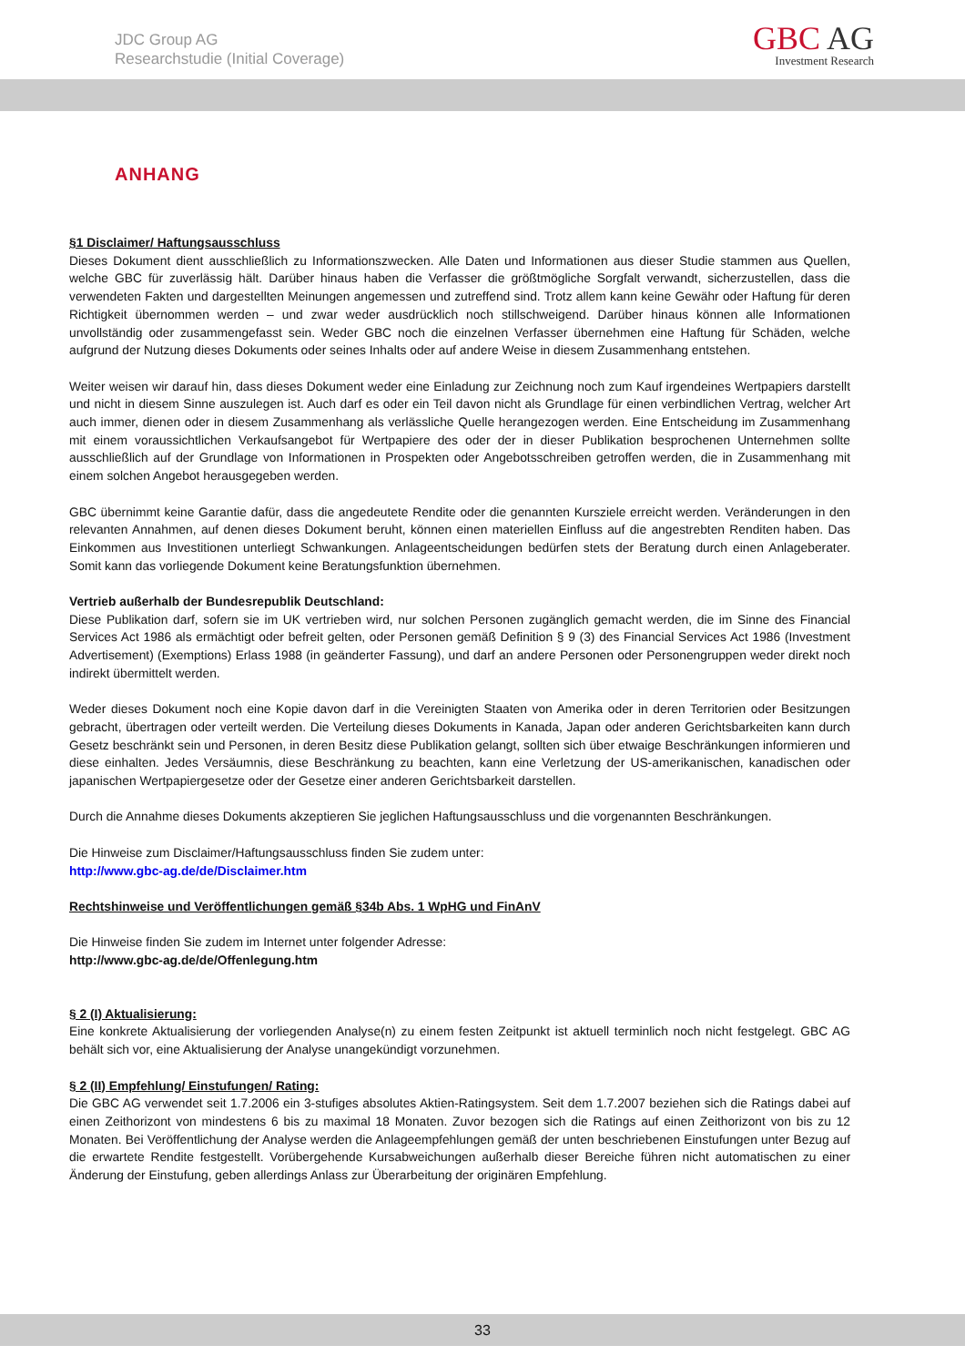JDC Group AG
Researchstudie (Initial Coverage)
GBC AG
Investment Research
ANHANG
§1 Disclaimer/ Haftungsausschluss
Dieses Dokument dient ausschließlich zu Informationszwecken. Alle Daten und Informationen aus dieser Studie stammen aus Quellen, welche GBC für zuverlässig hält. Darüber hinaus haben die Verfasser die größtmögliche Sorgfalt verwandt, sicherzustellen, dass die verwendeten Fakten und dargestellten Meinungen angemessen und zutreffend sind. Trotz allem kann keine Gewähr oder Haftung für deren Richtigkeit übernommen werden – und zwar weder ausdrücklich noch stillschweigend. Darüber hinaus können alle Informationen unvollständig oder zusammengefasst sein. Weder GBC noch die einzelnen Verfasser übernehmen eine Haftung für Schäden, welche aufgrund der Nutzung dieses Dokuments oder seines Inhalts oder auf andere Weise in diesem Zusammenhang entstehen.
Weiter weisen wir darauf hin, dass dieses Dokument weder eine Einladung zur Zeichnung noch zum Kauf irgendeines Wertpapiers darstellt und nicht in diesem Sinne auszulegen ist. Auch darf es oder ein Teil davon nicht als Grundlage für einen verbindlichen Vertrag, welcher Art auch immer, dienen oder in diesem Zusammenhang als verlässliche Quelle herangezogen werden. Eine Entscheidung im Zusammenhang mit einem voraussichtlichen Verkaufsangebot für Wertpapiere des oder der in dieser Publikation besprochenen Unternehmen sollte ausschließlich auf der Grundlage von Informationen in Prospekten oder Angebotsschreiben getroffen werden, die in Zusammenhang mit einem solchen Angebot herausgegeben werden.
GBC übernimmt keine Garantie dafür, dass die angedeutete Rendite oder die genannten Kursziele erreicht werden. Veränderungen in den relevanten Annahmen, auf denen dieses Dokument beruht, können einen materiellen Einfluss auf die angestrebten Renditen haben. Das Einkommen aus Investitionen unterliegt Schwankungen. Anlageentscheidungen bedürfen stets der Beratung durch einen Anlageberater. Somit kann das vorliegende Dokument keine Beratungsfunktion übernehmen.
Vertrieb außerhalb der Bundesrepublik Deutschland:
Diese Publikation darf, sofern sie im UK vertrieben wird, nur solchen Personen zugänglich gemacht werden, die im Sinne des Financial Services Act 1986 als ermächtigt oder befreit gelten, oder Personen gemäß Definition § 9 (3) des Financial Services Act 1986 (Investment Advertisement) (Exemptions) Erlass 1988 (in geänderter Fassung), und darf an andere Personen oder Personengruppen weder direkt noch indirekt übermittelt werden.
Weder dieses Dokument noch eine Kopie davon darf in die Vereinigten Staaten von Amerika oder in deren Territorien oder Besitzungen gebracht, übertragen oder verteilt werden. Die Verteilung dieses Dokuments in Kanada, Japan oder anderen Gerichtsbarkeiten kann durch Gesetz beschränkt sein und Personen, in deren Besitz diese Publikation gelangt, sollten sich über etwaige Beschränkungen informieren und diese einhalten. Jedes Versäumnis, diese Beschränkung zu beachten, kann eine Verletzung der US-amerikanischen, kanadischen oder japanischen Wertpapiergesetze oder der Gesetze einer anderen Gerichtsbarkeit darstellen.
Durch die Annahme dieses Dokuments akzeptieren Sie jeglichen Haftungsausschluss und die vorgenannten Beschränkungen.
Die Hinweise zum Disclaimer/Haftungsausschluss finden Sie zudem unter:
http://www.gbc-ag.de/de/Disclaimer.htm
Rechtshinweise und Veröffentlichungen gemäß §34b Abs. 1 WpHG und FinAnV
Die Hinweise finden Sie zudem im Internet unter folgender Adresse:
http://www.gbc-ag.de/de/Offenlegung.htm
§ 2 (I) Aktualisierung:
Eine konkrete Aktualisierung der vorliegenden Analyse(n) zu einem festen Zeitpunkt ist aktuell terminlich noch nicht festgelegt. GBC AG behält sich vor, eine Aktualisierung der Analyse unangekündigt vorzunehmen.
§ 2 (II) Empfehlung/ Einstufungen/ Rating:
Die GBC AG verwendet seit 1.7.2006 ein 3-stufiges absolutes Aktien-Ratingsystem. Seit dem 1.7.2007 beziehen sich die Ratings dabei auf einen Zeithorizont von mindestens 6 bis zu maximal 18 Monaten. Zuvor bezogen sich die Ratings auf einen Zeithorizont von bis zu 12 Monaten. Bei Veröffentlichung der Analyse werden die Anlageempfehlungen gemäß der unten beschriebenen Einstufungen unter Bezug auf die erwartete Rendite festgestellt. Vorübergehende Kursabweichungen außerhalb dieser Bereiche führen nicht automatischen zu einer Änderung der Einstufung, geben allerdings Anlass zur Überarbeitung der originären Empfehlung.
33